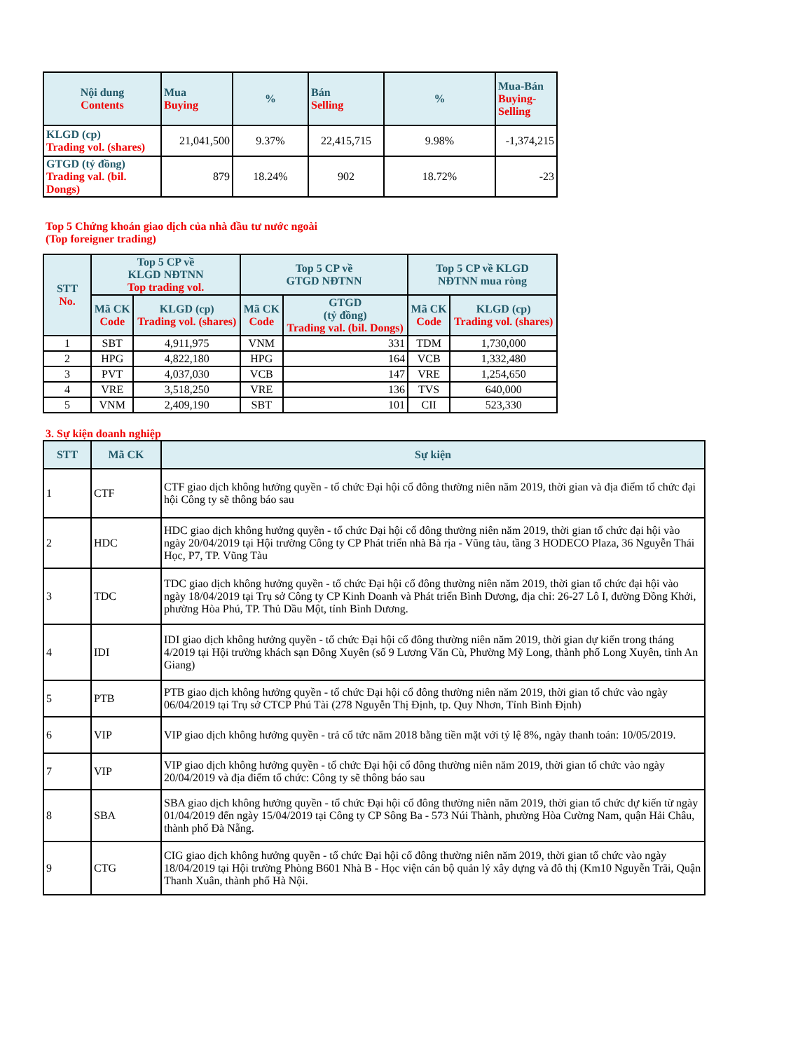| Nội dung Contents | Mua Buying | % | Bán Selling | % | Mua-Bán Buying-Selling |
| --- | --- | --- | --- | --- | --- |
| KLGD (cp) Trading vol. (shares) | 21,041,500 | 9.37% | 22,415,715 | 9.98% | -1,374,215 |
| GTGD (tỷ đồng) Trading val. (bil. Dongs) | 879 | 18.24% | 902 | 18.72% | -23 |
Top 5 Chứng khoán giao dịch của nhà đầu tư nước ngoài
(Top foreigner trading)
| STT No. | Top 5 CP về KLGD NĐTNN Top trading vol. | | Top 5 CP về GTGD NĐTNN | | Top 5 CP về KLGD NĐTNN mua ròng | |
| --- | --- | --- | --- | --- | --- | --- |
| | Mã CK Code | KLGD (cp) Trading vol. (shares) | Mã CK Code | GTGD (tỷ đồng) Trading val. (bil. Dongs) | Mã CK Code | KLGD (cp) Trading vol. (shares) |
| 1 | SBT | 4,911,975 | VNM | 331 | TDM | 1,730,000 |
| 2 | HPG | 4,822,180 | HPG | 164 | VCB | 1,332,480 |
| 3 | PVT | 4,037,030 | VCB | 147 | VRE | 1,254,650 |
| 4 | VRE | 3,518,250 | VRE | 136 | TVS | 640,000 |
| 5 | VNM | 2,409,190 | SBT | 101 | CII | 523,330 |
3. Sự kiện doanh nghiệp
| STT | Mã CK | Sự kiện |
| --- | --- | --- |
| 1 | CTF | CTF giao dịch không hưởng quyền - tổ chức Đại hội cổ đông thường niên năm 2019, thời gian và địa điểm tổ chức đại hội Công ty sẽ thông báo sau |
| 2 | HDC | HDC giao dịch không hưởng quyền - tổ chức Đại hội cổ đông thường niên năm 2019, thời gian tổ chức đại hội vào ngày 20/04/2019 tại Hội trường Công ty CP Phát triển nhà Bà rịa - Vũng tàu, tầng 3 HODECO Plaza, 36 Nguyễn Thái Học, P7, TP. Vũng Tàu |
| 3 | TDC | TDC giao dịch không hưởng quyền - tổ chức Đại hội cổ đông thường niên năm 2019, thời gian tổ chức đại hội vào ngày 18/04/2019 tại Trụ sở Công ty CP Kinh Doanh và Phát triển Bình Dương, địa chỉ: 26-27 Lô I, đường Đồng Khởi, phường Hòa Phú, TP. Thủ Dầu Một, tỉnh Bình Dương. |
| 4 | IDI | IDI giao dịch không hưởng quyền - tổ chức Đại hội cổ đông thường niên năm 2019, thời gian dự kiến trong tháng 4/2019 tại Hội trường khách sạn Đông Xuyên (số 9 Lương Văn Cù, Phường Mỹ Long, thành phố Long Xuyên, tỉnh An Giang) |
| 5 | PTB | PTB giao dịch không hưởng quyền - tổ chức Đại hội cổ đông thường niên năm 2019, thời gian tổ chức vào ngày 06/04/2019 tại Trụ sở CTCP Phú Tài (278 Nguyễn Thị Định, tp. Quy Nhơn, Tỉnh Bình Định) |
| 6 | VIP | VIP giao dịch không hưởng quyền - trả cổ tức năm 2018 bằng tiền mặt với tỷ lệ 8%, ngày thanh toán: 10/05/2019. |
| 7 | VIP | VIP giao dịch không hưởng quyền - tổ chức Đại hội cổ đông thường niên năm 2019, thời gian tổ chức vào ngày 20/04/2019 và địa điểm tổ chức: Công ty sẽ thông báo sau |
| 8 | SBA | SBA giao dịch không hưởng quyền - tổ chức Đại hội cổ đông thường niên năm 2019, thời gian tổ chức dự kiến từ ngày 01/04/2019 đến ngày 15/04/2019 tại Công ty CP Sông Ba - 573 Núi Thành, phường Hòa Cường Nam, quận Hải Châu, thành phố Đà Nẵng. |
| 9 | CTG | CIG giao dịch không hưởng quyền - tổ chức Đại hội cổ đông thường niên năm 2019, thời gian tổ chức vào ngày 18/04/2019 tại Hội trường Phòng B601 Nhà B - Học viện cán bộ quản lý xây dựng và đô thị (Km10 Nguyễn Trãi, Quận Thanh Xuân, thành phố Hà Nội. |